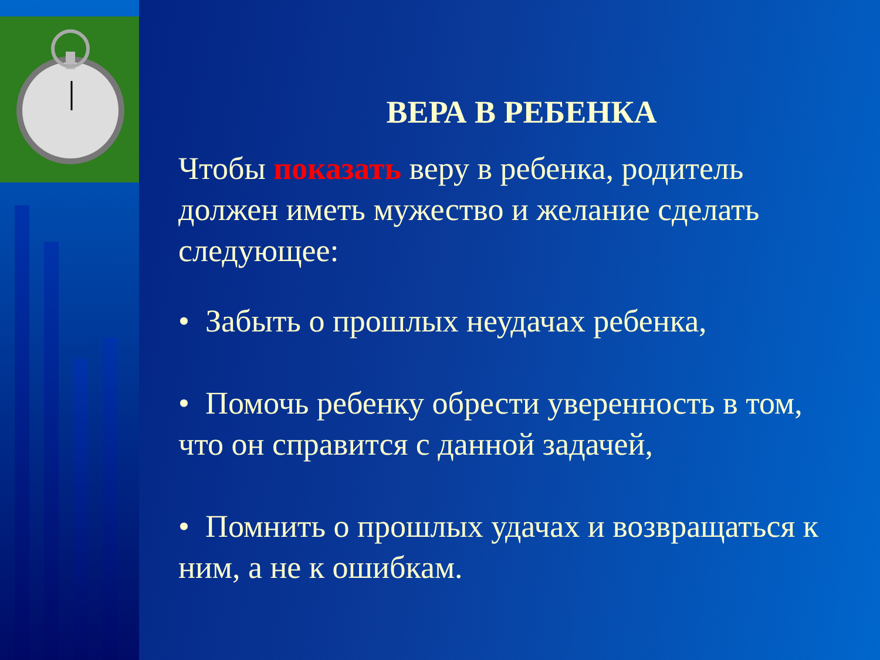ВЕРА В РЕБЕНКА
Чтобы показать веру в ребенка, родитель должен иметь мужество и желание сделать следующее:
• Забыть о прошлых неудачах ребенка,
• Помочь ребенку обрести уверенность в том, что он справится с данной задачей,
• Помнить о прошлых удачах и возвращаться к ним, а не к ошибкам.